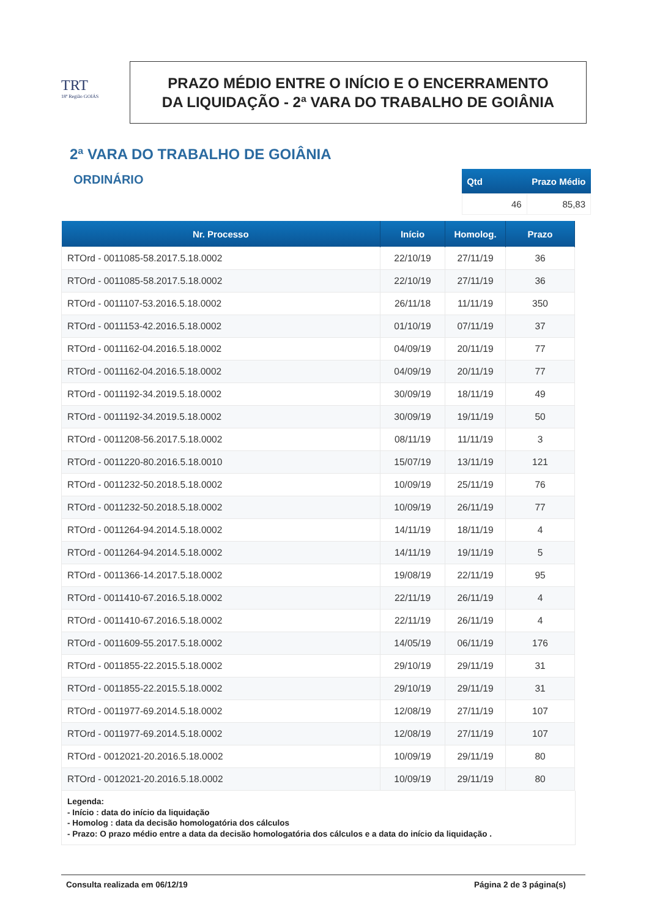TRT
18ª Região GOIÁS
PRAZO MÉDIO ENTRE O INÍCIO E O ENCERRAMENTO
DA LIQUIDAÇÃO - 2ª VARA DO TRABALHO DE GOIÂNIA
2ª VARA DO TRABALHO DE GOIÂNIA
ORDINÁRIO
| Qtd | Prazo Médio |
| --- | --- |
| 46 | 85,83 |
| Nr. Processo | Início | Homolog. | Prazo |
| --- | --- | --- | --- |
| RTOrd - 0011085-58.2017.5.18.0002 | 22/10/19 | 27/11/19 | 36 |
| RTOrd - 0011085-58.2017.5.18.0002 | 22/10/19 | 27/11/19 | 36 |
| RTOrd - 0011107-53.2016.5.18.0002 | 26/11/18 | 11/11/19 | 350 |
| RTOrd - 0011153-42.2016.5.18.0002 | 01/10/19 | 07/11/19 | 37 |
| RTOrd - 0011162-04.2016.5.18.0002 | 04/09/19 | 20/11/19 | 77 |
| RTOrd - 0011162-04.2016.5.18.0002 | 04/09/19 | 20/11/19 | 77 |
| RTOrd - 0011192-34.2019.5.18.0002 | 30/09/19 | 18/11/19 | 49 |
| RTOrd - 0011192-34.2019.5.18.0002 | 30/09/19 | 19/11/19 | 50 |
| RTOrd - 0011208-56.2017.5.18.0002 | 08/11/19 | 11/11/19 | 3 |
| RTOrd - 0011220-80.2016.5.18.0010 | 15/07/19 | 13/11/19 | 121 |
| RTOrd - 0011232-50.2018.5.18.0002 | 10/09/19 | 25/11/19 | 76 |
| RTOrd - 0011232-50.2018.5.18.0002 | 10/09/19 | 26/11/19 | 77 |
| RTOrd - 0011264-94.2014.5.18.0002 | 14/11/19 | 18/11/19 | 4 |
| RTOrd - 0011264-94.2014.5.18.0002 | 14/11/19 | 19/11/19 | 5 |
| RTOrd - 0011366-14.2017.5.18.0002 | 19/08/19 | 22/11/19 | 95 |
| RTOrd - 0011410-67.2016.5.18.0002 | 22/11/19 | 26/11/19 | 4 |
| RTOrd - 0011410-67.2016.5.18.0002 | 22/11/19 | 26/11/19 | 4 |
| RTOrd - 0011609-55.2017.5.18.0002 | 14/05/19 | 06/11/19 | 176 |
| RTOrd - 0011855-22.2015.5.18.0002 | 29/10/19 | 29/11/19 | 31 |
| RTOrd - 0011855-22.2015.5.18.0002 | 29/10/19 | 29/11/19 | 31 |
| RTOrd - 0011977-69.2014.5.18.0002 | 12/08/19 | 27/11/19 | 107 |
| RTOrd - 0011977-69.2014.5.18.0002 | 12/08/19 | 27/11/19 | 107 |
| RTOrd - 0012021-20.2016.5.18.0002 | 10/09/19 | 29/11/19 | 80 |
| RTOrd - 0012021-20.2016.5.18.0002 | 10/09/19 | 29/11/19 | 80 |
Legenda:
- Início : data do início da liquidação
- Homolog : data da decisão homologatória dos cálculos
- Prazo: O prazo médio entre a data da decisão homologatória dos cálculos e a data do início da liquidação .
Consulta realizada em 06/12/19 Página 2 de 3 página(s)